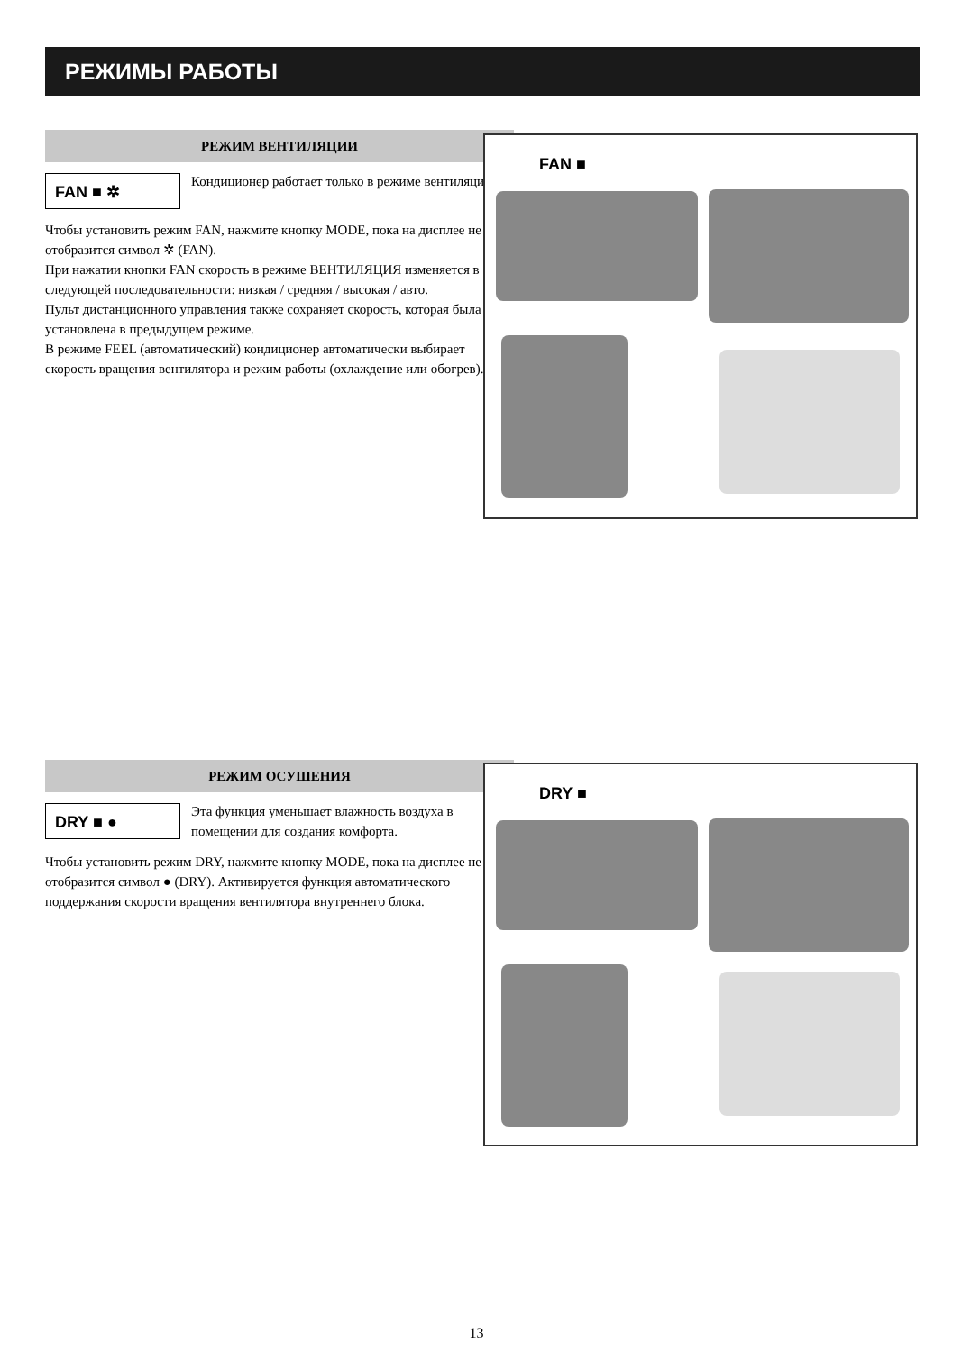РЕЖИМЫ РАБОТЫ
РЕЖИМ ВЕНТИЛЯЦИИ
FAN ■ ✲
Кондиционер работает только в режиме вентиляции.
Чтобы установить режим FAN, нажмите кнопку MODE, пока на дисплее не отобразится символ ✲ (FAN).
При нажатии кнопки FAN скорость в режиме ВЕНТИЛЯЦИЯ изменяется в следующей последовательности: низкая / средняя / высокая / авто.
Пульт дистанционного управления также сохраняет скорость, которая была установлена в предыдущем режиме.
В режиме FEEL (автоматический) кондиционер автоматически выбирает скорость вращения вентилятора и режим работы (охлаждение или обогрев).
FAN ■
РЕЖИМ ОСУШЕНИЯ
DRY ■ ●
Эта функция уменьшает влажность воздуха в помещении для создания комфорта.
Чтобы установить режим DRY, нажмите кнопку MODE, пока на дисплее не отобразится символ ● (DRY). Активируется функция автоматического поддержания скорости вращения вентилятора внутреннего блока.
DRY ■
13